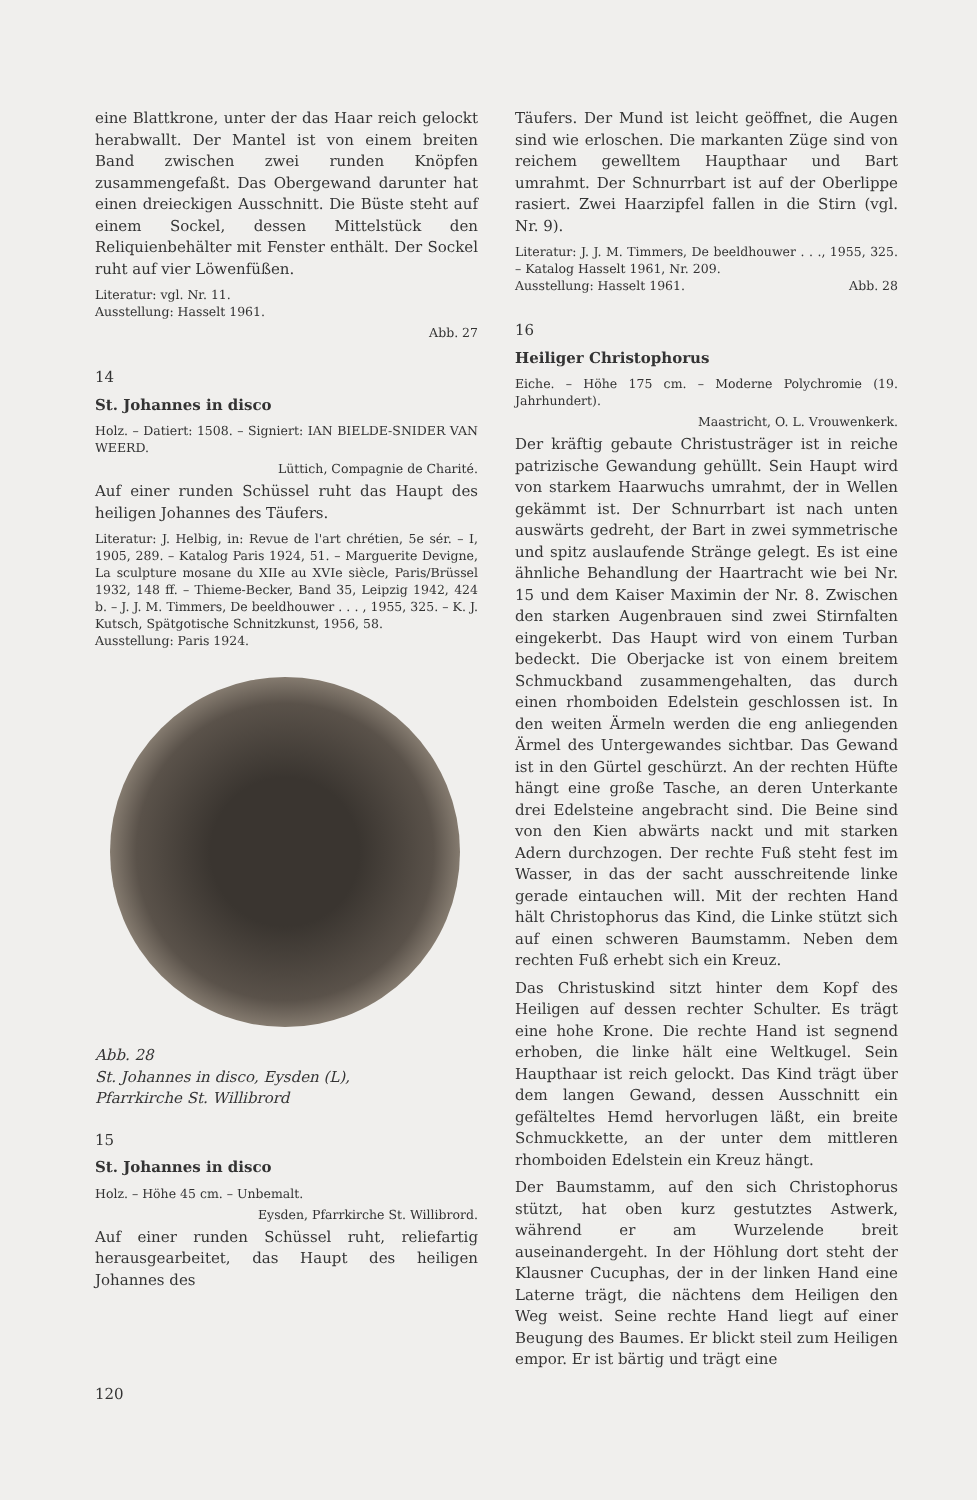eine Blattkrone, unter der das Haar reich gelockt herabwallt. Der Mantel ist von einem breiten Band zwischen zwei runden Knöpfen zusammengefaßt. Das Obergewand darunter hat einen dreieckigen Ausschnitt. Die Büste steht auf einem Sockel, dessen Mittelstück den Reliquienbehälter mit Fenster enthält. Der Sockel ruht auf vier Löwenfüßen.
Literatur: vgl. Nr. 11.
Ausstellung: Hasselt 1961.
Abb. 27
14
St. Johannes in disco
Holz. – Datiert: 1508. – Signiert: IAN BIELDE-SNIDER VAN WEERD.
Lüttich, Compagnie de Charité.
Auf einer runden Schüssel ruht das Haupt des heiligen Johannes des Täufers.
Literatur: J. Helbig, in: Revue de l'art chrétien, 5e sér. – I, 1905, 289. – Katalog Paris 1924, 51. – Marguerite Devigne, La sculpture mosane du XIIe au XVIe siècle, Paris/Brüssel 1932, 148 ff. – Thieme-Becker, Band 35, Leipzig 1942, 424 b. – J. J. M. Timmers, De beeldhouwer . . . , 1955, 325. – K. J. Kutsch, Spätgotische Schnitzkunst, 1956, 58.
Ausstellung: Paris 1924.
Abb. 28
St. Johannes in disco, Eysden (L),
Pfarrkirche St. Willibrord
15
St. Johannes in disco
Holz. – Höhe 45 cm. – Unbemalt.
Eysden, Pfarrkirche St. Willibrord.
Auf einer runden Schüssel ruht, reliefartig herausgearbeitet, das Haupt des heiligen Johannes des
Täufers. Der Mund ist leicht geöffnet, die Augen sind wie erloschen. Die markanten Züge sind von reichem gewelltem Haupthaar und Bart umrahmt. Der Schnurrbart ist auf der Oberlippe rasiert. Zwei Haarzipfel fallen in die Stirn (vgl. Nr. 9).
Literatur: J. J. M. Timmers, De beeldhouwer . . ., 1955, 325. – Katalog Hasselt 1961, Nr. 209.
Ausstellung: Hasselt 1961. Abb. 28
16
Heiliger Christophorus
Eiche. – Höhe 175 cm. – Moderne Polychromie (19. Jahrhundert).
Maastricht, O. L. Vrouwenkerk.
Der kräftig gebaute Christusträger ist in reiche patrizische Gewandung gehüllt. Sein Haupt wird von starkem Haarwuchs umrahmt, der in Wellen gekämmt ist. Der Schnurrbart ist nach unten auswärts gedreht, der Bart in zwei symmetrische und spitz auslaufende Stränge gelegt. Es ist eine ähnliche Behandlung der Haartracht wie bei Nr. 15 und dem Kaiser Maximin der Nr. 8. Zwischen den starken Augenbrauen sind zwei Stirnfalten eingekerbt. Das Haupt wird von einem Turban bedeckt. Die Oberjacke ist von einem breitem Schmuckband zusammengehalten, das durch einen rhomboiden Edelstein geschlossen ist. In den weiten Ärmeln werden die eng anliegenden Ärmel des Untergewandes sichtbar. Das Gewand ist in den Gürtel geschürzt. An der rechten Hüfte hängt eine große Tasche, an deren Unterkante drei Edelsteine angebracht sind. Die Beine sind von den Kien abwärts nackt und mit starken Adern durchzogen. Der rechte Fuß steht fest im Wasser, in das der sacht ausschreitende linke gerade eintauchen will. Mit der rechten Hand hält Christophorus das Kind, die Linke stützt sich auf einen schweren Baumstamm. Neben dem rechten Fuß erhebt sich ein Kreuz.
Das Christuskind sitzt hinter dem Kopf des Heiligen auf dessen rechter Schulter. Es trägt eine hohe Krone. Die rechte Hand ist segnend erhoben, die linke hält eine Weltkugel. Sein Haupthaar ist reich gelockt. Das Kind trägt über dem langen Gewand, dessen Ausschnitt ein gefälteltes Hemd hervorlugen läßt, ein breite Schmuckkette, an der unter dem mittleren rhomboiden Edelstein ein Kreuz hängt.
Der Baumstamm, auf den sich Christophorus stützt, hat oben kurz gestutztes Astwerk, während er am Wurzelende breit auseinandergeht. In der Höhlung dort steht der Klausner Cucuphas, der in der linken Hand eine Laterne trägt, die nächtens dem Heiligen den Weg weist. Seine rechte Hand liegt auf einer Beugung des Baumes. Er blickt steil zum Heiligen empor. Er ist bärtig und trägt eine
120